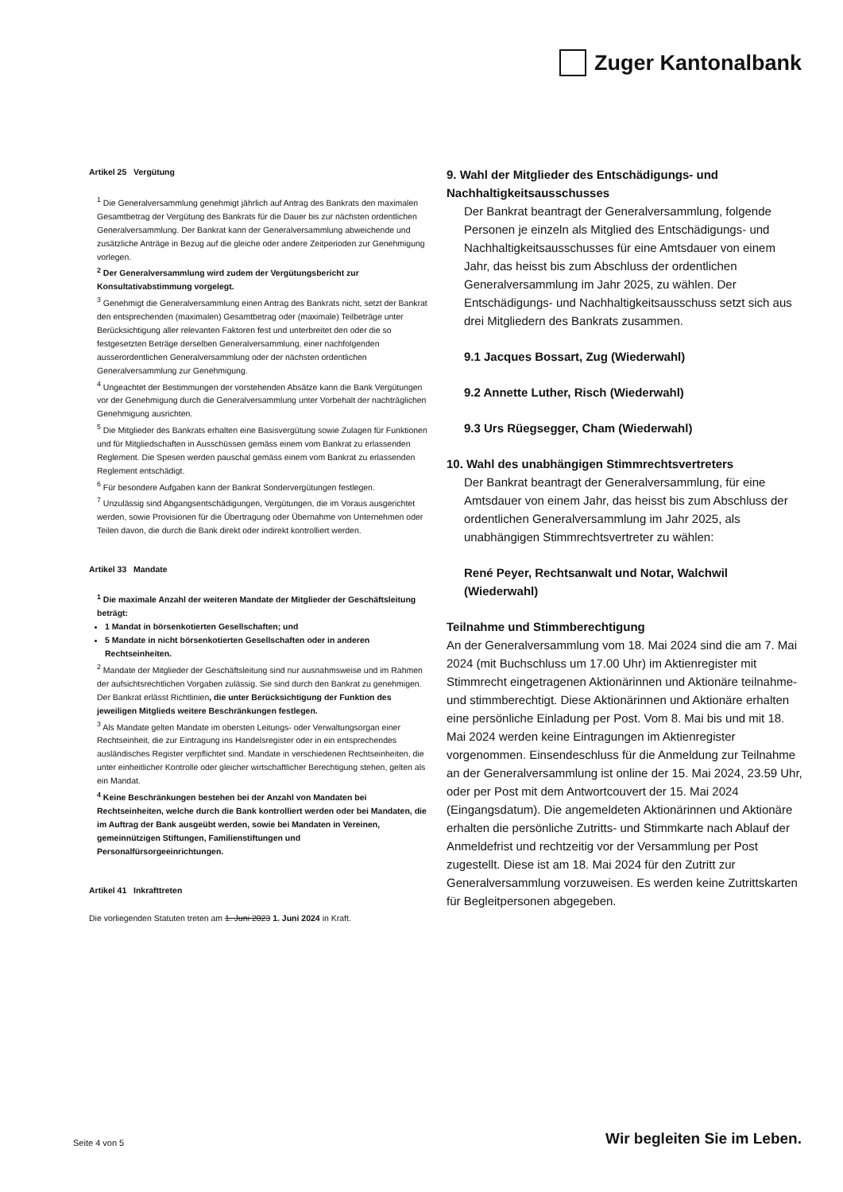Zuger Kantonalbank
Artikel 25 Vergütung
<sup>1</sup> Die Generalversammlung genehmigt jährlich auf Antrag des Bankrats den maximalen Gesamtbetrag der Vergütung des Bankrats für die Dauer bis zur nächsten ordentlichen Generalversammlung. Der Bankrat kann der Generalversammlung abweichende und zusätzliche Anträge in Bezug auf die gleiche oder andere Zeitperioden zur Genehmigung vorlegen.
<sup>2</sup> Der Generalversammlung wird zudem der Vergütungsbericht zur Konsultativabstimmung vorgelegt.
<sup>3</sup> Genehmigt die Generalversammlung einen Antrag des Bankrats nicht, setzt der Bankrat den entsprechenden (maximalen) Gesamtbetrag oder (maximale) Teilbeträge unter Berücksichtigung aller relevanten Faktoren fest und unterbreitet den oder die so festgesetzten Beträge derselben Generalversammlung, einer nachfolgenden ausserordentlichen Generalversammlung oder der nächsten ordentlichen Generalversammlung zur Genehmigung.
<sup>4</sup> Ungeachtet der Bestimmungen der vorstehenden Absätze kann die Bank Vergütungen vor der Genehmigung durch die Generalversammlung unter Vorbehalt der nachträglichen Genehmigung ausrichten.
<sup>5</sup> Die Mitglieder des Bankrats erhalten eine Basisvergütung sowie Zulagen für Funktionen und für Mitgliedschaften in Ausschüssen gemäss einem vom Bankrat zu erlassenden Reglement. Die Spesen werden pauschal gemäss einem vom Bankrat zu erlassenden Reglement entschädigt.
<sup>6</sup> Für besondere Aufgaben kann der Bankrat Sondervergütungen festlegen.
<sup>7</sup> Unzulässig sind Abgangsentschädigungen, Vergütungen, die im Voraus ausgerichtet werden, sowie Provisionen für die Übertragung oder Übernahme von Unternehmen oder Teilen davon, die durch die Bank direkt oder indirekt kontrolliert werden.
Artikel 33 Mandate
<sup>1</sup> Die maximale Anzahl der weiteren Mandate der Mitglieder der Geschäftsleitung beträgt:
1 Mandat in börsenkotierten Gesellschaften; und
5 Mandate in nicht börsenkotierten Gesellschaften oder in anderen Rechtseinheiten.
<sup>2</sup> Mandate der Mitglieder der Geschäftsleitung sind nur ausnahmsweise und im Rahmen der aufsichtsrechtlichen Vorgaben zulässig. Sie sind durch den Bankrat zu genehmigen. Der Bankrat erlässt Richtlinien, die unter Berücksichtigung der Funktion des jeweiligen Mitglieds weitere Beschränkungen festlegen.
<sup>3</sup> Als Mandate gelten Mandate im obersten Leitungs- oder Verwaltungsorgan einer Rechtseinheit, die zur Eintragung ins Handelsregister oder in ein entsprechendes ausländisches Register verpflichtet sind. Mandate in verschiedenen Rechtseinheiten, die unter einheitlicher Kontrolle oder gleicher wirtschaftlicher Berechtigung stehen, gelten als ein Mandat.
<sup>4</sup> Keine Beschränkungen bestehen bei der Anzahl von Mandaten bei Rechtseinheiten, welche durch die Bank kontrolliert werden oder bei Mandaten, die im Auftrag der Bank ausgeübt werden, sowie bei Mandaten in Vereinen, gemeinnützigen Stiftungen, Familienstiftungen und Personalfürsorgeeinrichtungen.
Artikel 41 Inkrafttreten
Die vorliegenden Statuten treten am 1. Juni 2023 1. Juni 2024 in Kraft.
9. Wahl der Mitglieder des Entschädigungs- und Nachhaltigkeitsausschusses
Der Bankrat beantragt der Generalversammlung, folgende Personen je einzeln als Mitglied des Entschädigungs- und Nachhaltigkeitsausschusses für eine Amtsdauer von einem Jahr, das heisst bis zum Abschluss der ordentlichen Generalversammlung im Jahr 2025, zu wählen. Der Entschädigungs- und Nachhaltigkeitsausschuss setzt sich aus drei Mitgliedern des Bankrats zusammen.
9.1 Jacques Bossart, Zug (Wiederwahl)
9.2 Annette Luther, Risch (Wiederwahl)
9.3 Urs Rüegsegger, Cham (Wiederwahl)
10. Wahl des unabhängigen Stimmrechtsvertreters
Der Bankrat beantragt der Generalversammlung, für eine Amtsdauer von einem Jahr, das heisst bis zum Abschluss der ordentlichen Generalversammlung im Jahr 2025, als unabhängigen Stimmrechtsvertreter zu wählen:
René Peyer, Rechtsanwalt und Notar, Walchwil (Wiederwahl)
Teilnahme und Stimmberechtigung
An der Generalversammlung vom 18. Mai 2024 sind die am 7. Mai 2024 (mit Buchschluss um 17.00 Uhr) im Aktienregister mit Stimmrecht eingetragenen Aktionärinnen und Aktionäre teilnahme- und stimmberechtigt. Diese Aktionärinnen und Aktionäre erhalten eine persönliche Einladung per Post. Vom 8. Mai bis und mit 18. Mai 2024 werden keine Eintragungen im Aktienregister vorgenommen. Einsendeschluss für die Anmeldung zur Teilnahme an der Generalversammlung ist online der 15. Mai 2024, 23.59 Uhr, oder per Post mit dem Antwortcouvert der 15. Mai 2024 (Eingangsdatum). Die angemeldeten Aktionärinnen und Aktionäre erhalten die persönliche Zutritts- und Stimmkarte nach Ablauf der Anmeldefrist und rechtzeitig vor der Versammlung per Post zugestellt. Diese ist am 18. Mai 2024 für den Zutritt zur Generalversammlung vorzuweisen. Es werden keine Zutrittskarten für Begleitpersonen abgegeben.
Seite 4 von 5 Wir begleiten Sie im Leben.